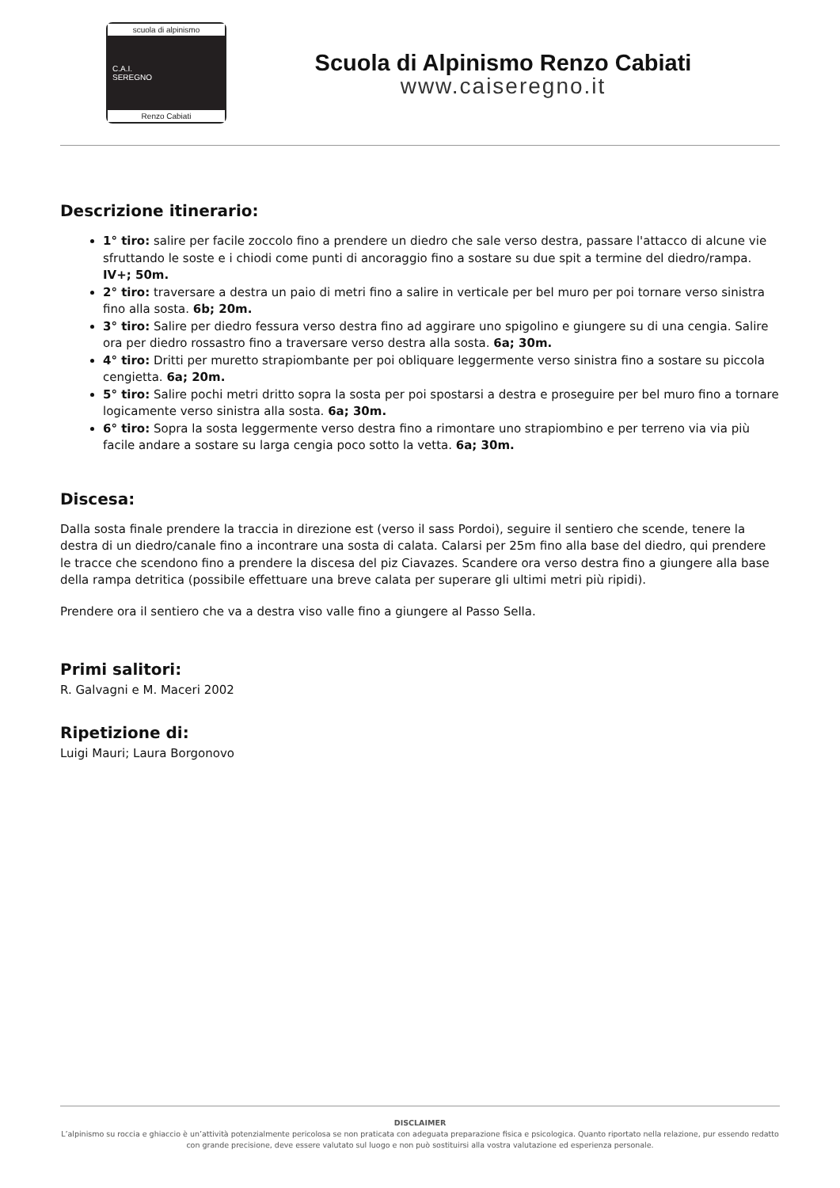scuola di alpinismo
C.A.I.
SEREGNO
Renzo Cabiati
Scuola di Alpinismo Renzo Cabiati
www.caiseregno.it
Descrizione itinerario:
1° tiro: salire per facile zoccolo fino a prendere un diedro che sale verso destra, passare l'attacco di alcune vie sfruttando le soste e i chiodi come punti di ancoraggio fino a sostare su due spit a termine del diedro/rampa. IV+; 50m.
2° tiro: traversare a destra un paio di metri fino a salire in verticale per bel muro per poi tornare verso sinistra fino alla sosta. 6b; 20m.
3° tiro: Salire per diedro fessura verso destra fino ad aggirare uno spigolino e giungere su di una cengia. Salire ora per diedro rossastro fino a traversare verso destra alla sosta. 6a; 30m.
4° tiro: Dritti per muretto strapiombante per poi obliquare leggermente verso sinistra fino a sostare su piccola cengietta. 6a; 20m.
5° tiro: Salire pochi metri dritto sopra la sosta per poi spostarsi a destra e proseguire per bel muro fino a tornare logicamente verso sinistra alla sosta. 6a; 30m.
6° tiro: Sopra la sosta leggermente verso destra fino a rimontare uno strapiombino e per terreno via via più facile andare a sostare su larga cengia poco sotto la vetta. 6a; 30m.
Discesa:
Dalla sosta finale prendere la traccia in direzione est (verso il sass Pordoi), seguire il sentiero che scende, tenere la destra di un diedro/canale fino a incontrare una sosta di calata. Calarsi per 25m fino alla base del diedro, qui prendere le tracce che scendono fino a prendere la discesa del piz Ciavazes. Scandere ora verso destra fino a giungere alla base della rampa detritica (possibile effettuare una breve calata per superare gli ultimi metri più ripidi).
Prendere ora il sentiero che va a destra viso valle fino a giungere al Passo Sella.
Primi salitori:
R. Galvagni e M. Maceri 2002
Ripetizione di:
Luigi Mauri; Laura Borgonovo
DISCLAIMER
L’alpinismo su roccia e ghiaccio è un’attività potenzialmente pericolosa se non praticata con adeguata preparazione fisica e psicologica. Quanto riportato nella relazione, pur essendo redatto con grande precisione, deve essere valutato sul luogo e non può sostituirsi alla vostra valutazione ed esperienza personale.